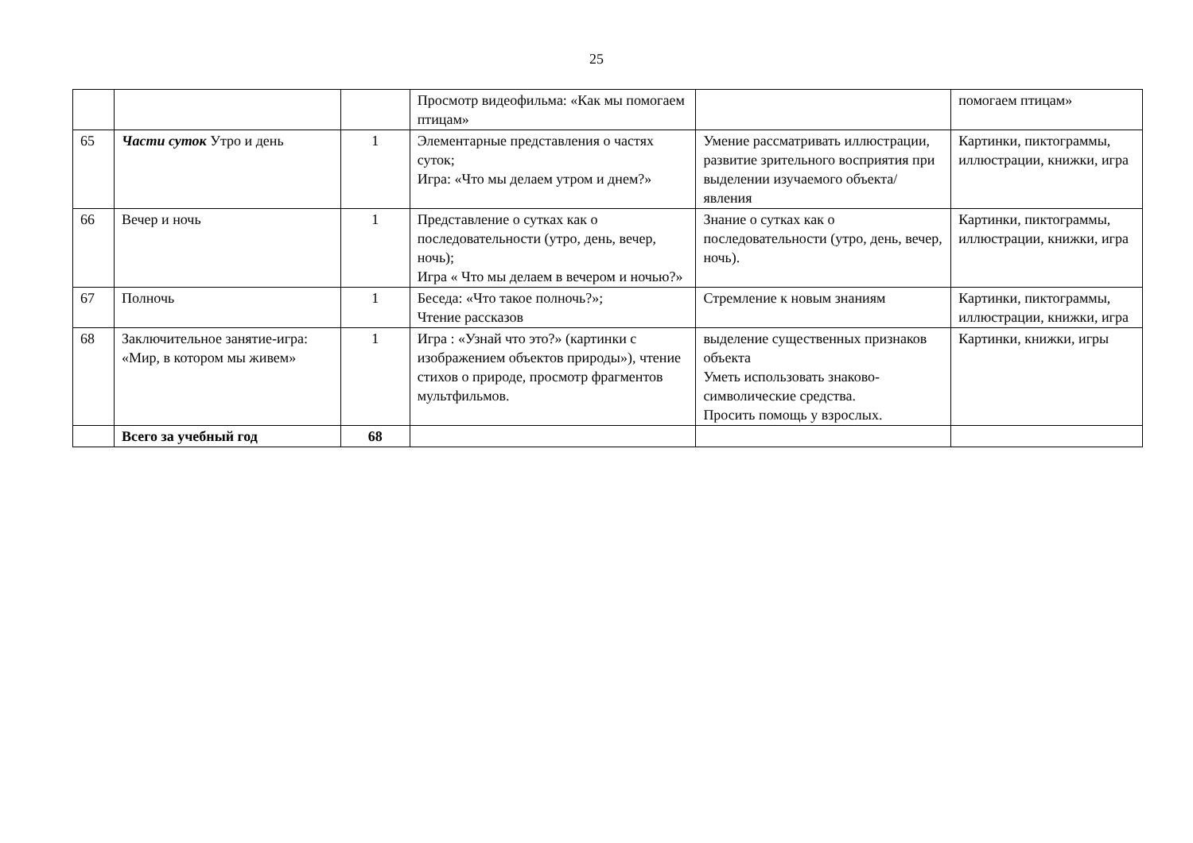25
| | | | Просмотр видеофильма: «Как мы помогаем птицам» | | помогаем птицам» |
| 65 | Части суток Утро и день | 1 | Элементарные представления о частях суток; Игра: «Что мы делаем утром и днем?» | Умение рассматривать иллюстрации, развитие зрительного восприятия при выделении изучаемого объекта/явления | Картинки, пиктограммы, иллюстрации, книжки, игра |
| 66 | Вечер и ночь | 1 | Представление о сутках как о последовательности (утро, день, вечер, ночь); Игра « Что мы делаем в вечером и ночью?» | Знание о сутках как о последовательности (утро, день, вечер, ночь). | Картинки, пиктограммы, иллюстрации, книжки, игра |
| 67 | Полночь | 1 | Беседа: «Что такое полночь?»; Чтение рассказов | Стремление к новым знаниям | Картинки, пиктограммы, иллюстрации, книжки, игра |
| 68 | Заключительное занятие-игра: «Мир, в котором мы живем» | 1 | Игра : «Узнай что это?» (картинки с изображением объектов природы»), чтение стихов о природе, просмотр фрагментов мультфильмов. | выделение существенных признаков объекта Уметь использовать знаково-символические средства. Просить помощь у взрослых. | Картинки, книжки, игры |
| | Всего за учебный год | 68 | | | |